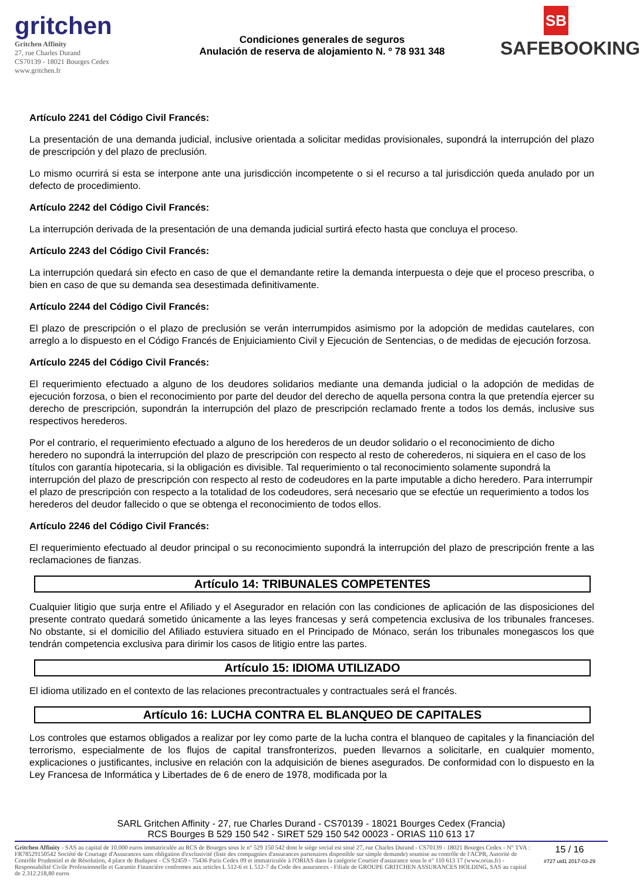gritchen
Gritchen Affinity
27, rue Charles Durand
CS70139 - 18021 Bourges Cedex
www.gritchen.fr
Condiciones generales de seguros
Anulación de reserva de alojamiento N. º 78 931 348
SB
SAFEBOOKING
Artículo 2241 del Código Civil Francés:
La presentación de una demanda judicial, inclusive orientada a solicitar medidas provisionales, supondrá la interrupción del plazo de prescripción y del plazo de preclusión.
Lo mismo ocurrirá si esta se interpone ante una jurisdicción incompetente o si el recurso a tal jurisdicción queda anulado por un defecto de procedimiento.
Artículo 2242 del Código Civil Francés:
La interrupción derivada de la presentación de una demanda judicial surtirá efecto hasta que concluya el proceso.
Artículo 2243 del Código Civil Francés:
La interrupción quedará sin efecto en caso de que el demandante retire la demanda interpuesta o deje que el proceso prescriba, o bien en caso de que su demanda sea desestimada definitivamente.
Artículo 2244 del Código Civil Francés:
El plazo de prescripción o el plazo de preclusión se verán interrumpidos asimismo por la adopción de medidas cautelares, con arreglo a lo dispuesto en el Código Francés de Enjuiciamiento Civil y Ejecución de Sentencias, o de medidas de ejecución forzosa.
Artículo 2245 del Código Civil Francés:
El requerimiento efectuado a alguno de los deudores solidarios mediante una demanda judicial o la adopción de medidas de ejecución forzosa, o bien el reconocimiento por parte del deudor del derecho de aquella persona contra la que pretendía ejercer su derecho de prescripción, supondrán la interrupción del plazo de prescripción reclamado frente a todos los demás, inclusive sus respectivos herederos.
Por el contrario, el requerimiento efectuado a alguno de los herederos de un deudor solidario o el reconocimiento de dicho heredero no supondrá la interrupción del plazo de prescripción con respecto al resto de coherederos, ni siquiera en el caso de los títulos con garantía hipotecaria, si la obligación es divisible. Tal requerimiento o tal reconocimiento solamente supondrá la interrupción del plazo de prescripción con respecto al resto de codeudores en la parte imputable a dicho heredero. Para interrumpir el plazo de prescripción con respecto a la totalidad de los codeudores, será necesario que se efectúe un requerimiento a todos los herederos del deudor fallecido o que se obtenga el reconocimiento de todos ellos.
Artículo 2246 del Código Civil Francés:
El requerimiento efectuado al deudor principal o su reconocimiento supondrá la interrupción del plazo de prescripción frente a las reclamaciones de fianzas.
Artículo 14: TRIBUNALES COMPETENTES
Cualquier litigio que surja entre el Afiliado y el Asegurador en relación con las condiciones de aplicación de las disposiciones del presente contrato quedará sometido únicamente a las leyes francesas y será competencia exclusiva de los tribunales franceses. No obstante, si el domicilio del Afiliado estuviera situado en el Principado de Mónaco, serán los tribunales monegascos los que tendrán competencia exclusiva para dirimir los casos de litigio entre las partes.
Artículo 15: IDIOMA UTILIZADO
El idioma utilizado en el contexto de las relaciones precontractuales y contractuales será el francés.
Artículo 16: LUCHA CONTRA EL BLANQUEO DE CAPITALES
Los controles que estamos obligados a realizar por ley como parte de la lucha contra el blanqueo de capitales y la financiación del terrorismo, especialmente de los flujos de capital transfronterizos, pueden llevarnos a solicitarle, en cualquier momento, explicaciones o justificantes, inclusive en relación con la adquisición de bienes asegurados. De conformidad con lo dispuesto en la Ley Francesa de Informática y Libertades de 6 de enero de 1978, modificada por la
SARL Gritchen Affinity - 27, rue Charles Durand - CS70139 - 18021 Bourges Cedex (Francia)
RCS Bourges B 529 150 542 - SIRET 529 150 542 00023 - ORIAS 110 613 17
Gritchen Affinity - SAS au capital de 10.000 euros immatriculée au RCS de Bourges sous le n° 529 150 542 dont le siège social est situé 27, rue Charles Durand - CS70139 - 18021 Bourges Cedex - N° TVA : FR78529150542 Société de Courtage d'Assurances sans obligation d'exclusivité (liste des compagnies d'assurances partenaires disponible sur simple demande) soumise au contrôle de l'ACPR, Autorité de Contrôle Prudentiel et de Résolution, 4 place de Budapest - CS 92459 - 75436 Paris Cedex 09 et immatriculée à l'ORIAS dans la catégorie Courtier d'assurance sous le n° 110 613 17 (www.orias.fr) - Responsabilité Civile Professionnelle et Garantie Financière conformes aux articles L 512-6 et L 512-7 du Code des assurances - Filiale de GROUPE GRITCHEN ASSURANCES HOLDING, SAS au capital de 2.312.218,80 euros
15 / 16
#727 uid1 2017-03-29